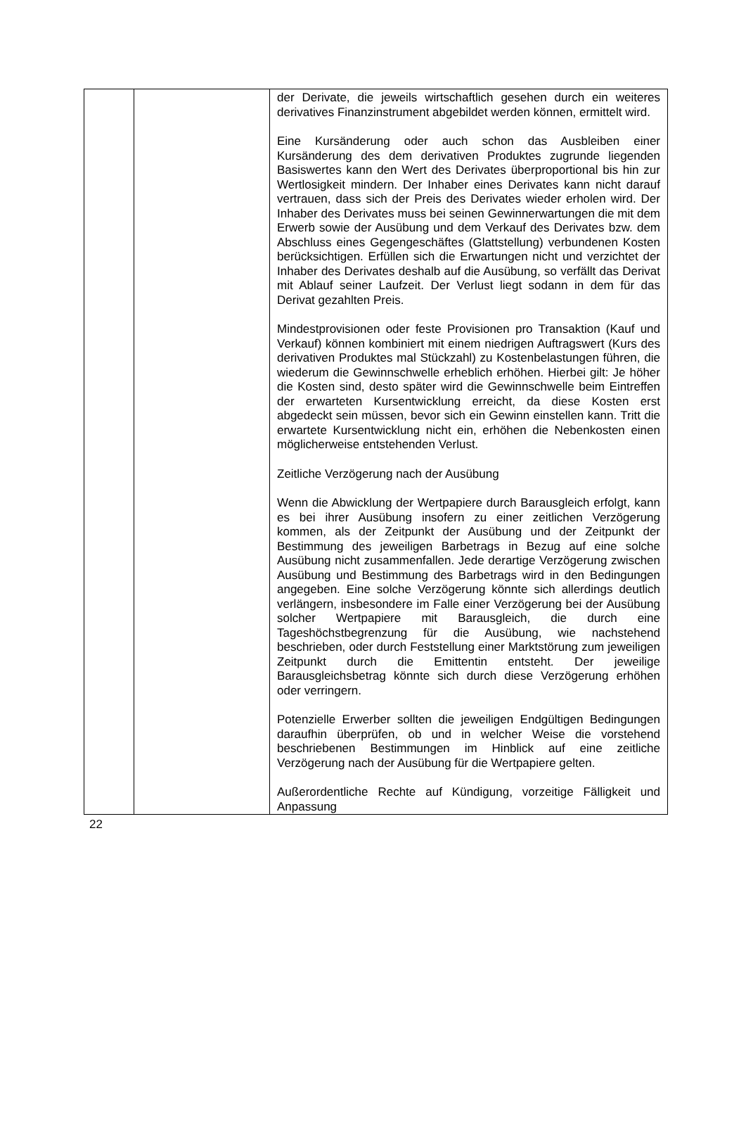| | | der Derivate, die jeweils wirtschaftlich gesehen durch ein weiteres derivatives Finanzinstrument abgebildet werden können, ermittelt wird. Eine Kursänderung oder auch schon das Ausbleiben einer Kursänderung des dem derivativen Produktes zugrunde liegenden Basiswertes kann den Wert des Derivates überproportional bis hin zur Wertlosigkeit mindern. Der Inhaber eines Derivates kann nicht darauf vertrauen, dass sich der Preis des Derivates wieder erholen wird. Der Inhaber des Derivates muss bei seinen Gewinnerwartungen die mit dem Erwerb sowie der Ausübung und dem Verkauf des Derivates bzw. dem Abschluss eines Gegengeschäftes (Glattstellung) verbundenen Kosten berücksichtigen. Erfüllen sich die Erwartungen nicht und verzichtet der Inhaber des Derivates deshalb auf die Ausübung, so verfällt das Derivat mit Ablauf seiner Laufzeit. Der Verlust liegt sodann in dem für das Derivat gezahlten Preis. Mindestprovisionen oder feste Provisionen pro Transaktion (Kauf und Verkauf) können kombiniert mit einem niedrigen Auftragswert (Kurs des derivativen Produktes mal Stückzahl) zu Kostenbelastungen führen, die wiederum die Gewinnschwelle erheblich erhöhen. Hierbei gilt: Je höher die Kosten sind, desto später wird die Gewinnschwelle beim Eintreffen der erwarteten Kursentwicklung erreicht, da diese Kosten erst abgedeckt sein müssen, bevor sich ein Gewinn einstellen kann. Tritt die erwartete Kursentwicklung nicht ein, erhöhen die Nebenkosten einen möglicherweise entstehenden Verlust. Zeitliche Verzögerung nach der Ausübung Wenn die Abwicklung der Wertpapiere durch Barausgleich erfolgt, kann es bei ihrer Ausübung insofern zu einer zeitlichen Verzögerung kommen, als der Zeitpunkt der Ausübung und der Zeitpunkt der Bestimmung des jeweiligen Barbetrags in Bezug auf eine solche Ausübung nicht zusammenfallen. Jede derartige Verzögerung zwischen Ausübung und Bestimmung des Barbetrags wird in den Bedingungen angegeben. Eine solche Verzögerung könnte sich allerdings deutlich verlängern, insbesondere im Falle einer Verzögerung bei der Ausübung solcher Wertpapiere mit Barausgleich, die durch eine Tageshöchstbegrenzung für die Ausübung, wie nachstehend beschrieben, oder durch Feststellung einer Marktstörung zum jeweiligen Zeitpunkt durch die Emittentin entsteht. Der jeweilige Barausgleichsbetrag könnte sich durch diese Verzögerung erhöhen oder verringern. Potenzielle Erwerber sollten die jeweiligen Endgültigen Bedingungen daraufhin überprüfen, ob und in welcher Weise die vorstehend beschriebenen Bestimmungen im Hinblick auf eine zeitliche Verzögerung nach der Ausübung für die Wertpapiere gelten. Außerordentliche Rechte auf Kündigung, vorzeitige Fälligkeit und Anpassung |
22